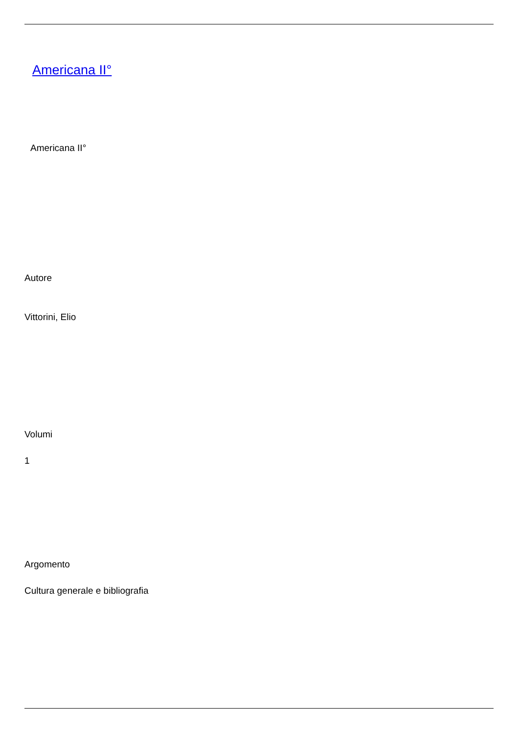Americana II°
Americana II°
Autore
Vittorini, Elio
Volumi
1
Argomento
Cultura generale e bibliografia